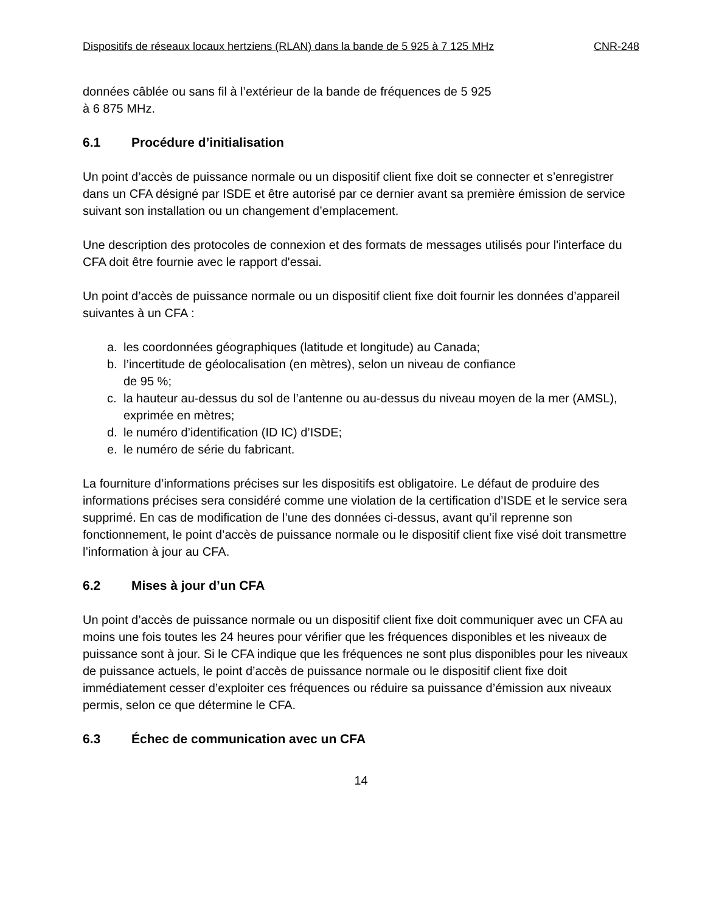Dispositifs de réseaux locaux hertziens (RLAN) dans la bande de 5 925 à 7 125 MHz CNR-248
données câblée ou sans fil à l’extérieur de la bande de fréquences de 5 925
à 6 875 MHz.
6.1 Procédure d’initialisation
Un point d’accès de puissance normale ou un dispositif client fixe doit se connecter et s’enregistrer dans un CFA désigné par ISDE et être autorisé par ce dernier avant sa première émission de service suivant son installation ou un changement d’emplacement.
Une description des protocoles de connexion et des formats de messages utilisés pour l'interface du CFA doit être fournie avec le rapport d'essai.
Un point d’accès de puissance normale ou un dispositif client fixe doit fournir les données d’appareil suivantes à un CFA :
a. les coordonnées géographiques (latitude et longitude) au Canada;
b. l’incertitude de géolocalisation (en mètres), selon un niveau de confiance
de 95 %;
c. la hauteur au-dessus du sol de l’antenne ou au-dessus du niveau moyen de la mer (AMSL), exprimée en mètres;
d. le numéro d’identification (ID IC) d’ISDE;
e. le numéro de série du fabricant.
La fourniture d’informations précises sur les dispositifs est obligatoire. Le défaut de produire des informations précises sera considéré comme une violation de la certification d’ISDE et le service sera supprimé. En cas de modification de l’une des données ci-dessus, avant qu’il reprenne son fonctionnement, le point d’accès de puissance normale ou le dispositif client fixe visé doit transmettre l’information à jour au CFA.
6.2 Mises à jour d’un CFA
Un point d’accès de puissance normale ou un dispositif client fixe doit communiquer avec un CFA au moins une fois toutes les 24 heures pour vérifier que les fréquences disponibles et les niveaux de puissance sont à jour. Si le CFA indique que les fréquences ne sont plus disponibles pour les niveaux de puissance actuels, le point d’accès de puissance normale ou le dispositif client fixe doit immédiatement cesser d’exploiter ces fréquences ou réduire sa puissance d’émission aux niveaux permis, selon ce que détermine le CFA.
6.3 Échec de communication avec un CFA
14